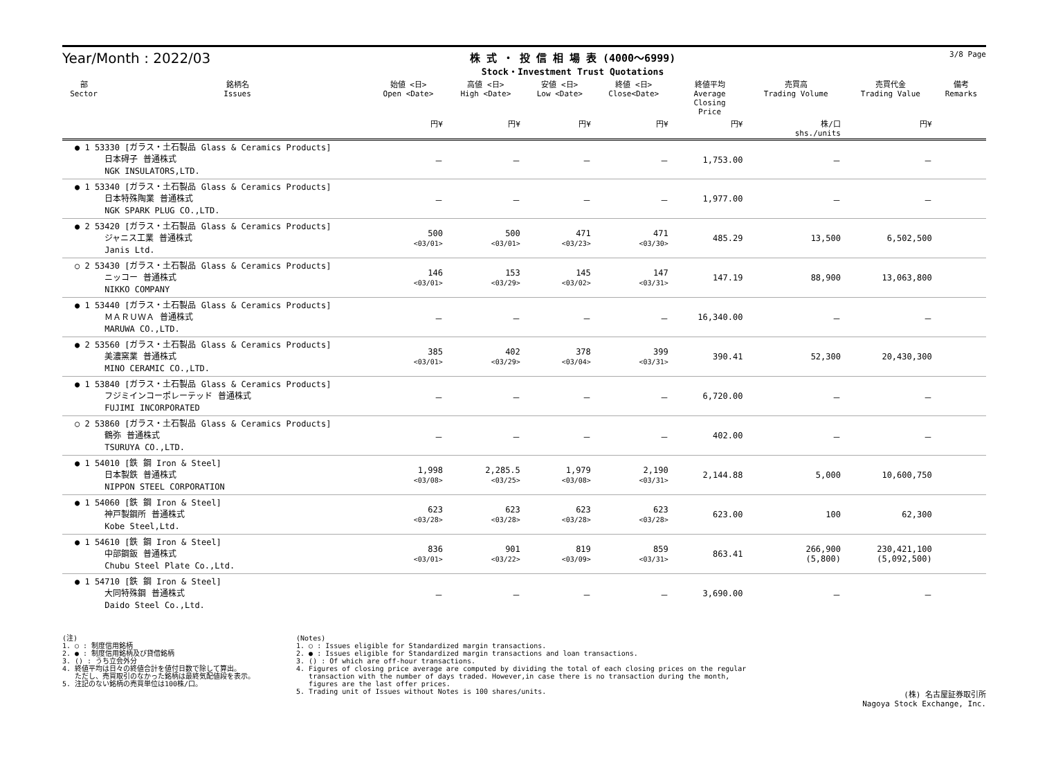Year/Month : 2022/03
株 式 ・ 投 信 相 場 表 (4000～6999)
Stock・Investment Trust Quotations
3/8 Page
| 部 Sector | 銘柄名 Issues | 始値 <日> Open <Date> | 高値 <日> High <Date> | 安値 <日> Low <Date> | 終値 <日> Close<Date> | 終値平均 Average Closing Price | 売買高 Trading Volume | 売買代金 Trading Value | 備考 Remarks |
| --- | --- | --- | --- | --- | --- | --- | --- | --- | --- |
| | | 円¥ | 円¥ | 円¥ | 円¥ | 円¥ | 株/口 shs./units | 円¥ | |
| ● 1 53330 [ガラス・土石製品 Glass & Ceramics Products] 日本碍子 普通株式 NGK INSULATORS,LTD. | | － | － | － | － | 1,753.00 | － | － | |
| ● 1 53340 [ガラス・土石製品 Glass & Ceramics Products] 日本特殊陶業 普通株式 NGK SPARK PLUG CO.,LTD. | | － | － | － | － | 1,977.00 | － | － | |
| ● 2 53420 [ガラス・土石製品 Glass & Ceramics Products] ジャニス工業 普通株式 Janis Ltd. | | 500 <03/01> | 500 <03/01> | 471 <03/23> | 471 <03/30> | 485.29 | 13,500 | 6,502,500 | |
| ○ 2 53430 [ガラス・土石製品 Glass & Ceramics Products] ニッコー 普通株式 NIKKO COMPANY | | 146 <03/01> | 153 <03/29> | 145 <03/02> | 147 <03/31> | 147.19 | 88,900 | 13,063,800 | |
| ● 1 53440 [ガラス・土石製品 Glass & Ceramics Products] ＭＡＲＵＷＡ 普通株式 MARUWA CO.,LTD. | | － | － | － | － | 16,340.00 | － | － | |
| ● 2 53560 [ガラス・土石製品 Glass & Ceramics Products] 美濃窯業 普通株式 MINO CERAMIC CO.,LTD. | | 385 <03/01> | 402 <03/29> | 378 <03/04> | 399 <03/31> | 390.41 | 52,300 | 20,430,300 | |
| ● 1 53840 [ガラス・土石製品 Glass & Ceramics Products] フジミインコーポレーテッド 普通株式 FUJIMI INCORPORATED | | － | － | － | － | 6,720.00 | － | － | |
| ○ 2 53860 [ガラス・土石製品 Glass & Ceramics Products] 鶴弥 普通株式 TSURUYA CO.,LTD. | | － | － | － | － | 402.00 | － | － | |
| ● 1 54010 [鉄 鋼 Iron & Steel] 日本製鉄 普通株式 NIPPON STEEL CORPORATION | | 1,998 <03/08> | 2,285.5 <03/25> | 1,979 <03/08> | 2,190 <03/31> | 2,144.88 | 5,000 | 10,600,750 | |
| ● 1 54060 [鉄 鋼 Iron & Steel] 神戸製鋼所 普通株式 Kobe Steel,Ltd. | | 623 <03/28> | 623 <03/28> | 623 <03/28> | 623 <03/28> | 623.00 | 100 | 62,300 | |
| ● 1 54610 [鉄 鋼 Iron & Steel] 中部鋼鈑 普通株式 Chubu Steel Plate Co.,Ltd. | | 836 <03/01> | 901 <03/22> | 819 <03/09> | 859 <03/31> | 863.41 | 266,900 (5,800) | 230,421,100 (5,092,500) | |
| ● 1 54710 [鉄 鋼 Iron & Steel] 大同特殊鋼 普通株式 Daido Steel Co.,Ltd. | | － | － | － | － | 3,690.00 | － | － | |
(注)
1. ○ : 制度信用銘柄
2. ● : 制度信用銘柄及び貸借銘柄
3. () : うち立会外分
4. 終値平均は日々の終値合計を値付日数で除して算出。
ただし、売買取引のなかった銘柄は最終気配値段を表示。
5. 注記のない銘柄の売買単位は100株/口。
(Notes)
1. ○ : Issues eligible for Standardized margin transactions.
2. ● : Issues eligible for Standardized margin transactions and loan transactions.
3. () : Of which are off-hour transactions.
4. Figures of closing price average are computed by dividing the total of each closing prices on the regular
transaction with the number of days traded. However,in case there is no transaction during the month,
figures are the last offer prices.
5. Trading unit of Issues without Notes is 100 shares/units.
(株) 名古屋証券取引所
Nagoya Stock Exchange, Inc.